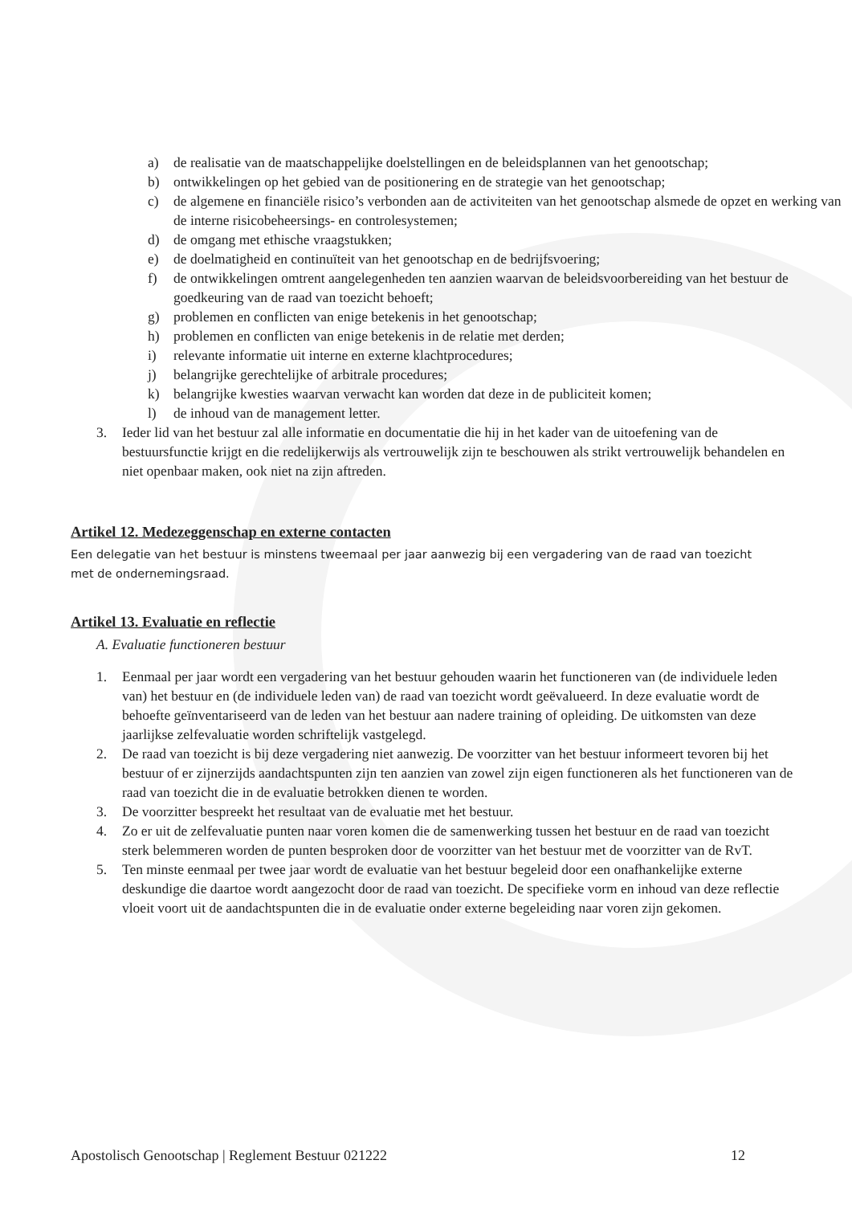a) de realisatie van de maatschappelijke doelstellingen en de beleidsplannen van het genootschap;
b) ontwikkelingen op het gebied van de positionering en de strategie van het genootschap;
c) de algemene en financiële risico’s verbonden aan de activiteiten van het genootschap alsmede de opzet en werking van de interne risicobeheersings- en controlesystemen;
d) de omgang met ethische vraagstukken;
e) de doelmatigheid en continuïteit van het genootschap en de bedrijfsvoering;
f) de ontwikkelingen omtrent aangelegenheden ten aanzien waarvan de beleidsvoorbereiding van het bestuur de goedkeuring van de raad van toezicht behoeft;
g) problemen en conflicten van enige betekenis in het genootschap;
h) problemen en conflicten van enige betekenis in de relatie met derden;
i) relevante informatie uit interne en externe klachtprocedures;
j) belangrijke gerechtelijke of arbitrale procedures;
k) belangrijke kwesties waarvan verwacht kan worden dat deze in de publiciteit komen;
l) de inhoud van de management letter.
3. Ieder lid van het bestuur zal alle informatie en documentatie die hij in het kader van de uitoefening van de bestuursfunctie krijgt en die redelijkerwijs als vertrouwelijk zijn te beschouwen als strikt vertrouwelijk behandelen en niet openbaar maken, ook niet na zijn aftreden.
Artikel 12. Medezeggenschap en externe contacten
Een delegatie van het bestuur is minstens tweemaal per jaar aanwezig bij een vergadering van de raad van toezicht met de ondernemingsraad.
Artikel 13. Evaluatie en reflectie
A. Evaluatie functioneren bestuur
1. Eenmaal per jaar wordt een vergadering van het bestuur gehouden waarin het functioneren van (de individuele leden van) het bestuur en (de individuele leden van) de raad van toezicht wordt geëvalueerd. In deze evaluatie wordt de behoefte geïnventariseerd van de leden van het bestuur aan nadere training of opleiding. De uitkomsten van deze jaarlijkse zelfevaluatie worden schriftelijk vastgelegd.
2. De raad van toezicht is bij deze vergadering niet aanwezig. De voorzitter van het bestuur informeert tevoren bij het bestuur of er zijnerzijds aandachtspunten zijn ten aanzien van zowel zijn eigen functioneren als het functioneren van de raad van toezicht die in de evaluatie betrokken dienen te worden.
3. De voorzitter bespreekt het resultaat van de evaluatie met het bestuur.
4. Zo er uit de zelfevaluatie punten naar voren komen die de samenwerking tussen het bestuur en de raad van toezicht sterk belemmeren worden de punten besproken door de voorzitter van het bestuur met de voorzitter van de RvT.
5. Ten minste eenmaal per twee jaar wordt de evaluatie van het bestuur begeleid door een onafhankelijke externe deskundige die daartoe wordt aangezocht door de raad van toezicht. De specifieke vorm en inhoud van deze reflectie vloeit voort uit de aandachtspunten die in de evaluatie onder externe begeleiding naar voren zijn gekomen.
Apostolisch Genootschap | Reglement Bestuur 021222 12